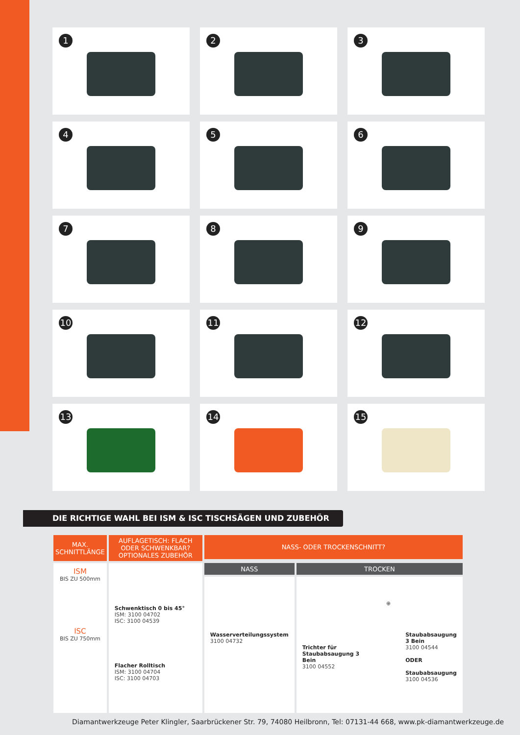1
2
3
4
5
6
7
8
9
10
11
12
13
14
15
DIE RICHTIGE WAHL BEI ISM & ISC TISCHSÄGEN UND ZUBEHÖR
| MAX. SCHNITTLÄNGE | AUFLAGETISCH: FLACH ODER SCHWENKBAR? OPTIONALES ZUBEHÖR | NASS- ODER TROCKENSCHNITT? | |
| --- | --- | --- | --- |
| ISM BIS ZU 500mm ISC BIS ZU 750mm | Schwenktisch 0 bis 45° ISM: 3100 04702 ISC: 3100 04539 Flacher Rolltisch ISM: 3100 04704 ISC: 3100 04703 | NASS | TROCKEN |
| | | Wasserverteilungssystem 3100 04732 | Trichter für Staubabsaugung 3 Bein 3100 04552 ⊕ Staubabsaugung 3 Bein 3100 04544 ODER Staubabsaugung 3100 04536 |
Diamantwerkzeuge Peter Klingler, Saarbrückener Str. 79, 74080 Heilbronn, Tel: 07131-44 668, www.pk-diamantwerkzeuge.de